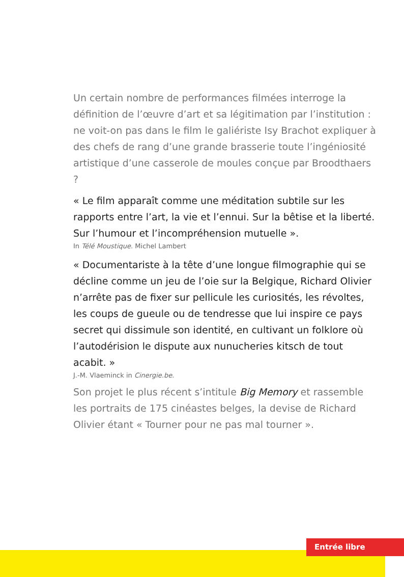Un certain nombre de performances filmées interroge la définition de l’œuvre d’art et sa légitimation par l’institution : ne voit-on pas dans le film le galiériste Isy Brachot expliquer à des chefs de rang d’une grande brasserie toute l’ingéniosité artistique d’une casserole de moules conçue par Broodthaers ?
« Le film apparaît comme une méditation subtile sur les rapports entre l’art, la vie et l’ennui. Sur la bêtise et la liberté. Sur l’humour et l’incompréhension mutuelle ».
In Télé Moustique. Michel Lambert
« Documentariste à la tête d’une longue filmographie qui se décline comme un jeu de l’oie sur la Belgique, Richard Olivier n’arrête pas de fixer sur pellicule les curiosités, les révoltes, les coups de gueule ou de tendresse que lui inspire ce pays secret qui dissimule son identité, en cultivant un folklore où l’autodérision le dispute aux nunucheries kitsch de tout acabit. »
J.-M. Vlaeminck in Cinergie.be.
Son projet le plus récent s’intitule Big Memory et rassemble les portraits de 175 cinéastes belges, la devise de Richard Olivier étant « Tourner pour ne pas mal tourner ».
Entrée libre